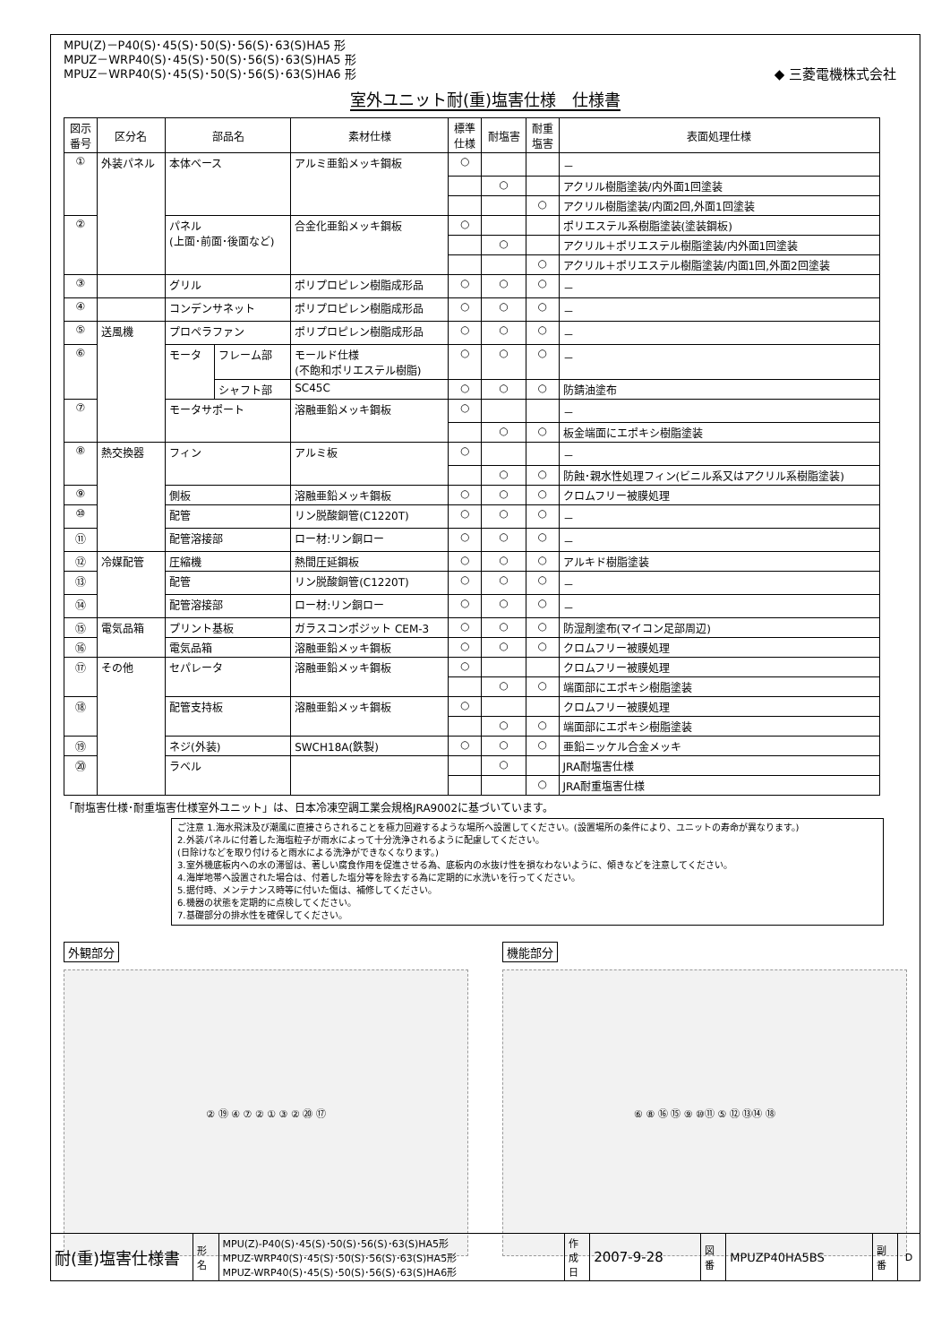MPU(Z)－P40(S)･45(S)･50(S)･56(S)･63(S)HA5 形
MPUZ－WRP40(S)･45(S)･50(S)･56(S)･63(S)HA5 形
MPUZ－WRP40(S)･45(S)･50(S)･56(S)･63(S)HA6 形
◆ 三菱電機株式会社
室外ユニット耐(重)塩害仕様　仕様書
| 図示 番号 | 区分名 | 部品名 | | 素材仕様 | 標準 仕様 | 耐塩害 | 耐重 塩害 | 表面処理仕様 |
| --- | --- | --- | --- | --- | --- | --- | --- | --- |
| ① | 外装パネル | 本体ベース | | アルミ亜鉛メッキ鋼板 | ○ | | | － |
| | | | | | | ○ | | アクリル樹脂塗装/内外面1回塗装 |
| | | | | | | | ○ | アクリル樹脂塗装/内面2回,外面1回塗装 |
| ② | | パネル (上面･前面･後面など) | | 合金化亜鉛メッキ鋼板 | ○ | | | ポリエステル系樹脂塗装(塗装鋼板) |
| | | | | | | ○ | | アクリル＋ポリエステル樹脂塗装/内外面1回塗装 |
| | | | | | | | ○ | アクリル＋ポリエステル樹脂塗装/内面1回,外面2回塗装 |
| ③ | | グリル | | ポリプロピレン樹脂成形品 | ○ | ○ | ○ | － |
| ④ | | コンデンサネット | | ポリプロピレン樹脂成形品 | ○ | ○ | ○ | － |
| ⑤ | 送風機 | プロペラファン | | ポリプロピレン樹脂成形品 | ○ | ○ | ○ | － |
| ⑥ | | モータ | フレーム部 | モールド仕様 (不飽和ポリエステル樹脂) | ○ | ○ | ○ | － |
| | | | シャフト部 | SC45C | ○ | ○ | ○ | 防錆油塗布 |
| ⑦ | | モータサポート | | 溶融亜鉛メッキ鋼板 | ○ | | | － |
| | | | | | | ○ | ○ | 板金端面にエポキシ樹脂塗装 |
| ⑧ | 熱交換器 | フィン | | アルミ板 | ○ | | | － |
| | | | | | | ○ | ○ | 防蝕･親水性処理フィン(ビニル系又はアクリル系樹脂塗装) |
| ⑨ | | 側板 | | 溶融亜鉛メッキ鋼板 | ○ | ○ | ○ | クロムフリー被膜処理 |
| ⑩ | | 配管 | | リン脱酸銅管(C1220T) | ○ | ○ | ○ | － |
| ⑪ | | 配管溶接部 | | ロー材:リン銅ロー | ○ | ○ | ○ | － |
| ⑫ | 冷媒配管 | 圧縮機 | | 熱間圧延鋼板 | ○ | ○ | ○ | アルキド樹脂塗装 |
| ⑬ | | 配管 | | リン脱酸銅管(C1220T) | ○ | ○ | ○ | － |
| ⑭ | | 配管溶接部 | | ロー材:リン銅ロー | ○ | ○ | ○ | － |
| ⑮ | 電気品箱 | プリント基板 | | ガラスコンポジット CEM-3 | ○ | ○ | ○ | 防湿剤塗布(マイコン足部周辺) |
| ⑯ | | 電気品箱 | | 溶融亜鉛メッキ鋼板 | ○ | ○ | ○ | クロムフリー被膜処理 |
| ⑰ | その他 | セパレータ | | 溶融亜鉛メッキ鋼板 | ○ | | | クロムフリー被膜処理 |
| | | | | | | ○ | ○ | 端面部にエポキシ樹脂塗装 |
| ⑱ | | 配管支持板 | | 溶融亜鉛メッキ鋼板 | ○ | | | クロムフリー被膜処理 |
| | | | | | | ○ | ○ | 端面部にエポキシ樹脂塗装 |
| ⑲ | | ネジ(外装) | | SWCH18A(鉄製) | ○ | ○ | ○ | 亜鉛ニッケル合金メッキ |
| ⑳ | | ラベル | | | | ○ | | JRA耐塩害仕様 |
| | | | | | | | ○ | JRA耐重塩害仕様 |
「耐塩害仕様･耐重塩害仕様室外ユニット」は、日本冷凍空調工業会規格JRA9002に基づいています。
ご注意 1.海水飛沫及び潮風に直接さらされることを極力回避するような場所へ設置してください。(設置場所の条件により、ユニットの寿命が異なります。)
2.外装パネルに付着した海塩粒子が雨水によって十分洗浄されるように配慮してください。
(日除けなどを取り付けると雨水による洗浄ができなくなります。)
3.室外機底板内への水の滞留は、著しい腐食作用を促進させる為、底板内の水抜け性を損なわないように、傾きなどを注意してください。
4.海岸地帯へ設置された場合は、付着した塩分等を除去する為に定期的に水洗いを行ってください。
5.据付時、メンテナンス時等に付いた傷は、補修してください。
6.機器の状態を定期的に点検してください。
7.基礎部分の排水性を確保してください。
外観部分
② ⑲ ④ ⑦ ② ① ③ ② ⑳ ⑰
機能部分
⑥ ⑧ ⑯ ⑮ ⑨ ⑩⑪ ⑤ ⑫ ⑬⑭ ⑱
| 耐(重)塩害仕様書 | 形 名 | MPU(Z)-P40(S)･45(S)･50(S)･56(S)･63(S)HA5形 MPUZ-WRP40(S)･45(S)･50(S)･56(S)･63(S)HA5形 MPUZ-WRP40(S)･45(S)･50(S)･56(S)･63(S)HA6形 | 作 成 日 | 2007-9-28 | 図 番 | MPUZP40HA5BS | 副 番 | D |